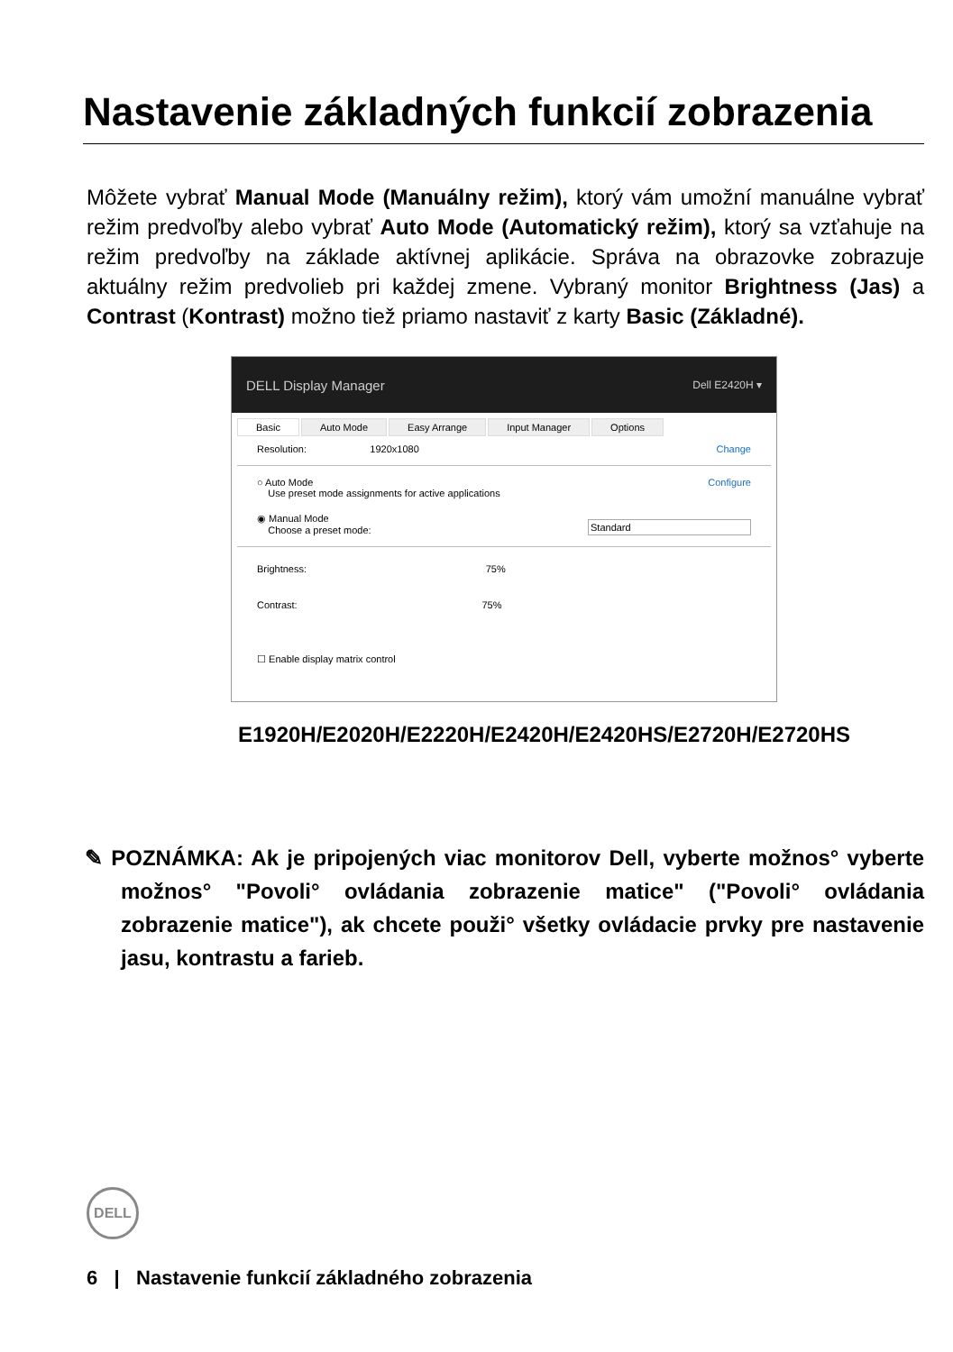Nastavenie základných funkcií zobrazenia
Môžete vybrať Manual Mode (Manuálny režim), ktorý vám umožní manuálne vybrať režim predvoľby alebo vybrať Auto Mode (Automatický režim), ktorý sa vzťahuje na režim predvoľby na základe aktívnej aplikácie. Správa na obrazovke zobrazuje aktuálny režim predvolieb pri každej zmene. Vybraný monitor Brightness (Jas) a Contrast (Kontrast) možno tiež priamo nastaviť z karty Basic (Základné).
DELL Display Manager Dell E2420H ▾
Basic Auto Mode Easy Arrange Input Manager Options
Resolution: 1920x1080 Change
○ Auto Mode
Use preset mode assignments for active applications Configure
◉ Manual Mode
Choose a preset mode: Standard
Brightness: 75%
Contrast: 75%
☐ Enable display matrix control
E1920H/E2020H/E2220H/E2420H/E2420HS/E2720H/E2720HS
✎ POZNÁMKA: Ak je pripojených viac monitorov Dell, vyberte možnos° vyberte možnos° "Povoli° ovládania zobrazenie matice" ("Povoli° ovládania zobrazenie matice"), ak chcete použi° všetky ovládacie prvky pre nastavenie jasu, kontrastu a farieb.
DELL
6 | Nastavenie funkcií základného zobrazenia